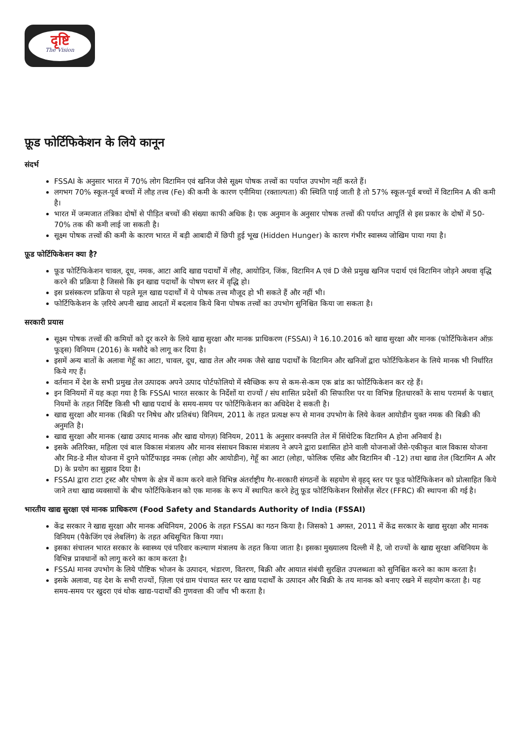दृष्टि
The Vision
फ़ूड फोर्टिफिकेशन के लिये कानून
संदर्भ
FSSAI के अनुसार भारत में 70% लोग विटामिन एवं खनिज जैसे सूक्ष्म पोषक तत्त्वों का पर्याप्त उपभोग नहीं करते हैं।
लगभग 70% स्कूल-पूर्व बच्चों में लौह तत्त्व (Fe) की कमी के कारण एनीमिया (रक्ताल्पता) की स्थिति पाई जाती है तो 57% स्कूल-पूर्व बच्चों में विटामिन A की कमी है।
भारत में जन्मजात तंत्रिका दोषों से पीड़ित बच्चों की संख्या काफी अधिक है। एक अनुमान के अनुसार पोषक तत्त्वों की पर्याप्त आपूर्ति से इस प्रकार के दोषों में 50-70% तक की कमी लाई जा सकती है।
सूक्ष्म पोषक तत्त्वों की कमी के कारण भारत में बड़ी आबादी में छिपी हुई भूख (Hidden Hunger) के कारण गंभीर स्वास्थ्य जोखिम पाया गया है।
फ़ूड फोर्टिफिकेशन क्या है?
फ़ूड फोर्टिफिकेशन चावल, दूध, नमक, आटा आदि खाद्य पदार्थों में लौह, आयोडिन, जिंक, विटामिन A एवं D जैसे प्रमुख खनिज पदार्थ एवं विटामिन जोड़ने अथवा वृद्धि करने की प्रक्रिया है जिससे कि इन खाद्य पदार्थों के पोषण स्तर में वृद्धि हो।
इस प्रसंस्करण प्रक्रिया से पहले मूल खाद्य पदार्थों में ये पोषक तत्त्व मौजूद हो भी सकते हैं और नहीं भी।
फोर्टिफिकेशन के ज़रिये अपनी खाद्य आदतों में बदलाव किये बिना पोषक तत्त्वों का उपभोग सुनिश्चित किया जा सकता है।
सरकारी प्रयास
सूक्ष्म पोषक तत्त्वों की कमियों को दूर करने के लिये खाद्य सुरक्षा और मानक प्राधिकरण (FSSAI) ने 16.10.2016 को खाद्य सुरक्षा और मानक (फोर्टिफिकेशन ऑफ़ फूड्स) विनियम (2016) के मसौदे को लागू कर दिया है।
इसमें अन्य बातों के अलावा गेहूँ का आटा, चावल, दूध, खाद्य तेल और नमक जैसे खाद्य पदार्थों के विटामिन और खनिजों द्वारा फोर्टिफिकेशन के लिये मानक भी निर्धारित किये गए हैं।
वर्तमान में देश के सभी प्रमुख तेल उत्पादक अपने उत्पाद पोर्टफोलियो में स्वैच्छिक रूप से कम-से-कम एक ब्रांड का फोर्टिफिकेशन कर रहे हैं।
इन विनियमों में यह कहा गया है कि FSSAI भारत सरकार के निर्देशों या राज्यों / संघ शासित प्रदेशों की सिफारिश पर या विभिन्न हितधारकों के साथ परामर्श के पश्चात् नियमों के तहत निर्दिष्ट किसी भी खाद्य पदार्थ के समय-समय पर फोर्टिफिकेशन का अधिदेश दे सकती है।
खाद्य सुरक्षा और मानक (बिक्री पर निषेध और प्रतिबंध) विनियम, 2011 के तहत प्रत्यक्ष रूप से मानव उपभोग के लिये केवल आयोडीन युक्त नमक की बिक्री की अनुमति है।
खाद्य सुरक्षा और मानक (खाद्य उत्पाद मानक और खाद्य योगज़) विनियम, 2011 के अनुसार वनस्पति तेल में सिंथेटिक विटामिन A होना अनिवार्य है।
इसके अतिरिक्त, महिला एवं बाल विकास मंत्रालय और मानव संसाधन विकास मंत्रालय ने अपने द्वारा प्रशासित होने वाली योजनाओं जैसे-एकीकृत बाल विकास योजना और मिड-डे मील योजना में दुगने फोर्टिफाइड नमक (लोहा और आयोडीन), गेहूँ का आटा (लोहा, फोलिक एसिड और विटामिन बी -12) तथा खाद्य तेल (विटामिन A और D) के प्रयोग का सुझाव दिया है।
FSSAI द्वारा टाटा ट्रस्ट और पोषण के क्षेत्र में काम करने वाले विभिन्न अंतर्राष्ट्रीय गैर-सरकारी संगठनों के सहयोग से वृहद् स्तर पर फ़ूड फोर्टिफिकेशन को प्रोत्साहित किये जाने तथा खाद्य व्यवसायों के बीच फोर्टिफिकेशन को एक मानक के रूप में स्थापित करने हेतु फ़ूड फोर्टिफिकेशन रिसोर्सेज़ सेंटर (FFRC) की स्थापना की गई है।
भारतीय खाद्य सुरक्षा एवं मानक प्राधिकरण (Food Safety and Standards Authority of India (FSSAI)
केंद्र सरकार ने खाद्य सुरक्षा और मानक अधिनियम, 2006 के तहत FSSAI का गठन किया है। जिसको 1 अगस्त, 2011 में केंद्र सरकार के खाद्य सुरक्षा और मानक विनियम (पैकेजिंग एवं लेबलिंग) के तहत अधिसूचित किया गया।
इसका संचालन भारत सरकार के स्वास्थ्य एवं परिवार कल्याण मंत्रालय के तहत किया जाता है। इसका मुख्यालय दिल्ली में है, जो राज्यों के खाद्य सुरक्षा अधिनियम के विभिन्न प्रावधानों को लागू करने का काम करता है।
FSSAI मानव उपभोग के लिये पौष्टिक भोजन के उत्पादन, भंडारण, वितरण, बिक्री और आयात संबंधी सुरक्षित उपलब्धता को सुनिश्चित करने का काम करता है।
इसके अलावा, यह देश के सभी राज्यों, ज़िला एवं ग्राम पंचायत स्तर पर खाद्य पदार्थों के उत्पादन और बिक्री के तय मानक को बनाए रखने में सहयोग करता है। यह समय-समय पर खुदरा एवं थोक खाद्य-पदार्थों की गुणवत्ता की जाँच भी करता है।